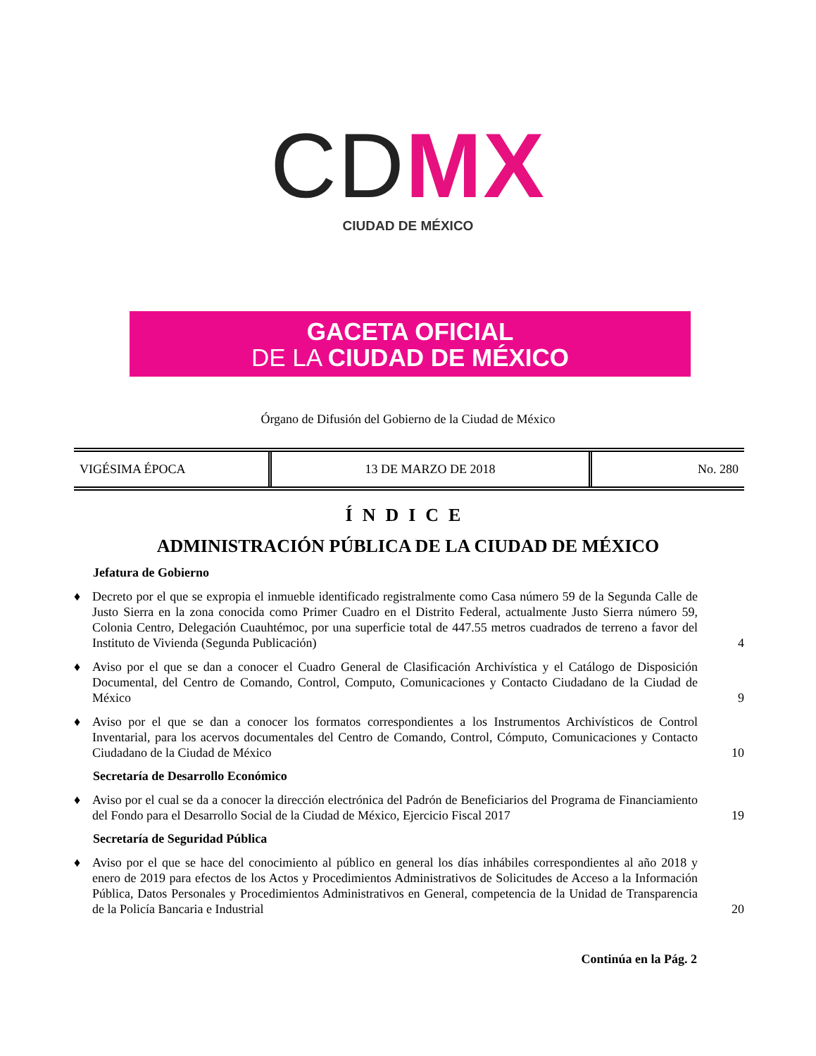CD MX
CIUDAD DE MÉXICO
GACETA OFICIAL
DE LA CIUDAD DE MÉXICO
Órgano de Difusión del Gobierno de la Ciudad de México
| VIGÉSIMA ÉPOCA | 13 DE MARZO DE 2018 | No. 280 |
ÍNDICE
ADMINISTRACIÓN PÚBLICA DE LA CIUDAD DE MÉXICO
Jefatura de Gobierno
♦ Decreto por el que se expropia el inmueble identificado registralmente como Casa número 59 de la Segunda Calle de Justo Sierra en la zona conocida como Primer Cuadro en el Distrito Federal, actualmente Justo Sierra número 59, Colonia Centro, Delegación Cuauhtémoc, por una superficie total de 447.55 metros cuadrados de terreno a favor del Instituto de Vivienda (Segunda Publicación) 4
♦ Aviso por el que se dan a conocer el Cuadro General de Clasificación Archivística y el Catálogo de Disposición Documental, del Centro de Comando, Control, Computo, Comunicaciones y Contacto Ciudadano de la Ciudad de México 9
♦ Aviso por el que se dan a conocer los formatos correspondientes a los Instrumentos Archivísticos de Control Inventarial, para los acervos documentales del Centro de Comando, Control, Cómputo, Comunicaciones y Contacto Ciudadano de la Ciudad de México 10
Secretaría de Desarrollo Económico
♦ Aviso por el cual se da a conocer la dirección electrónica del Padrón de Beneficiarios del Programa de Financiamiento del Fondo para el Desarrollo Social de la Ciudad de México, Ejercicio Fiscal 2017 19
Secretaría de Seguridad Pública
♦ Aviso por el que se hace del conocimiento al público en general los días inhábiles correspondientes al año 2018 y enero de 2019 para efectos de los Actos y Procedimientos Administrativos de Solicitudes de Acceso a la Información Pública, Datos Personales y Procedimientos Administrativos en General, competencia de la Unidad de Transparencia de la Policía Bancaria e Industrial 20
Continúa en la Pág. 2